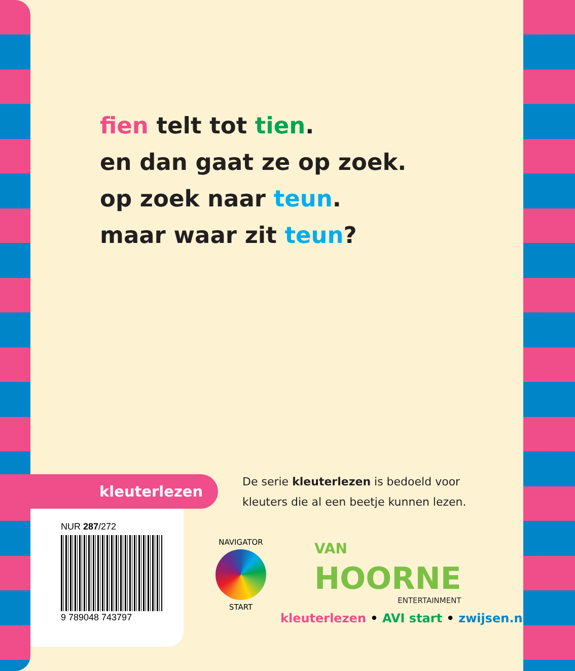fien telt tot tien.
en dan gaat ze op zoek.
op zoek naar teun.
maar waar zit teun?
kleuterlezen
De serie kleuterlezen is bedoeld voor
kleuters die al een beetje kunnen lezen.
NUR 287/272
9 789048 743797
NAVIGATOR
START
VAN
HOORNE
ENTERTAINMENT
kleuterlezen • AVI start • zwijsen.nl